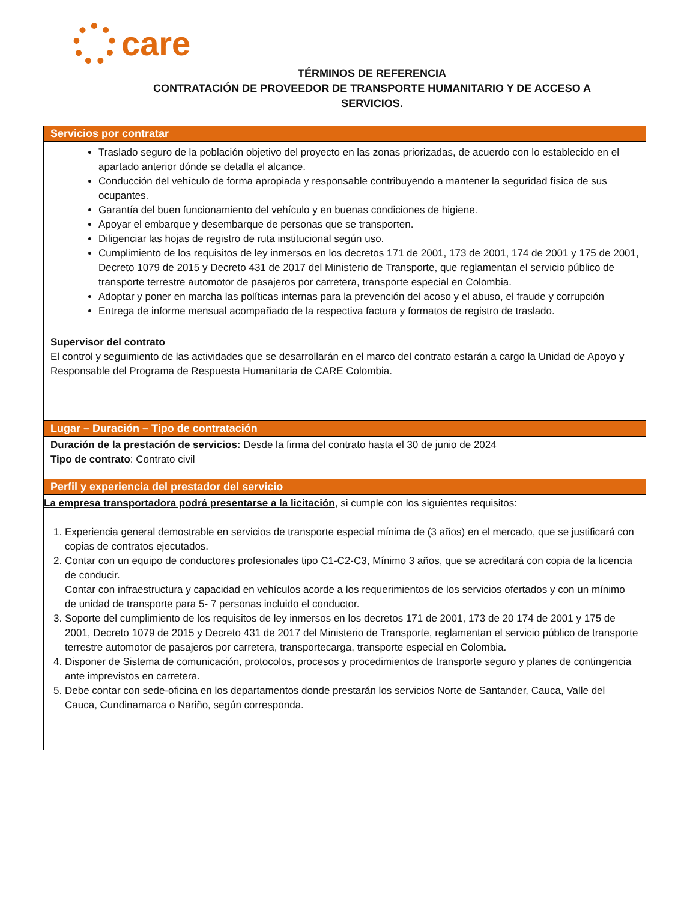care
TÉRMINOS DE REFERENCIA
CONTRATACIÓN DE PROVEEDOR DE TRANSPORTE HUMANITARIO Y DE ACCESO A
SERVICIOS.
| Servicios por contratar |
| --- |
| Traslado seguro de la población objetivo del proyecto en las zonas priorizadas, de acuerdo con lo establecido en el apartado anterior dónde se detalla el alcance. Conducción del vehículo de forma apropiada y responsable contribuyendo a mantener la seguridad física de sus ocupantes. Garantía del buen funcionamiento del vehículo y en buenas condiciones de higiene. Apoyar el embarque y desembarque de personas que se transporten. Diligenciar las hojas de registro de ruta institucional según uso. Cumplimiento de los requisitos de ley inmersos en los decretos 171 de 2001, 173 de 2001, 174 de 2001 y 175 de 2001, Decreto 1079 de 2015 y Decreto 431 de 2017 del Ministerio de Transporte, que reglamentan el servicio público de transporte terrestre automotor de pasajeros por carretera, transporte especial en Colombia. Adoptar y poner en marcha las políticas internas para la prevención del acoso y el abuso, el fraude y corrupción Entrega de informe mensual acompañado de la respectiva factura y formatos de registro de traslado. Supervisor del contrato El control y seguimiento de las actividades que se desarrollarán en el marco del contrato estarán a cargo la Unidad de Apoyo y Responsable del Programa de Respuesta Humanitaria de CARE Colombia. |
| Lugar – Duración – Tipo de contratación |
| Duración de la prestación de servicios: Desde la firma del contrato hasta el 30 de junio de 2024 Tipo de contrato : Contrato civil |
| Perfil y experiencia del prestador del servicio |
| La empresa transportadora podrá presentarse a la licitación , si cumple con los siguientes requisitos: 1. Experiencia general demostrable en servicios de transporte especial mínima de (3 años) en el mercado, que se justificará con copias de contratos ejecutados. 2. Contar con un equipo de conductores profesionales tipo C1-C2-C3, Mínimo 3 años, que se acreditará con copia de la licencia de conducir. Contar con infraestructura y capacidad en vehículos acorde a los requerimientos de los servicios ofertados y con un mínimo de unidad de transporte para 5- 7 personas incluido el conductor. 3. Soporte del cumplimiento de los requisitos de ley inmersos en los decretos 171 de 2001, 173 de 20 174 de 2001 y 175 de 2001, Decreto 1079 de 2015 y Decreto 431 de 2017 del Ministerio de Transporte, reglamentan el servicio público de transporte terrestre automotor de pasajeros por carretera, transportecarga, transporte especial en Colombia. 4. Disponer de Sistema de comunicación, protocolos, procesos y procedimientos de transporte seguro y planes de contingencia ante imprevistos en carretera. 5. Debe contar con sede-oficina en los departamentos donde prestarán los servicios Norte de Santander, Cauca, Valle del Cauca, Cundinamarca o Nariño, según corresponda. |